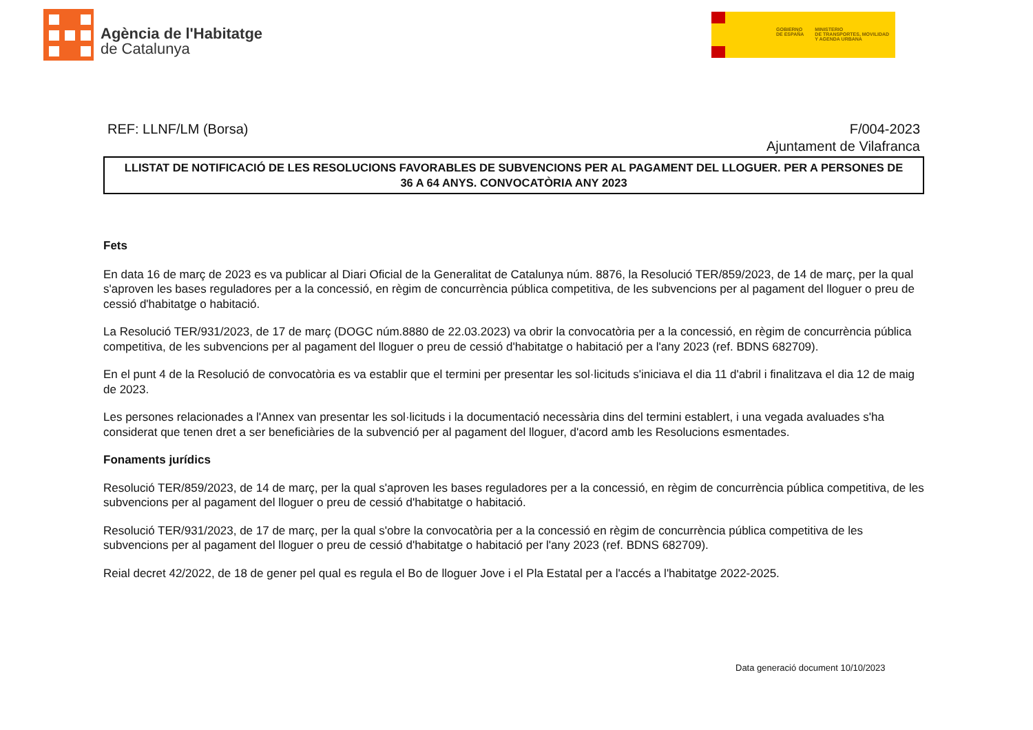Agència de l'Habitatge
de Catalunya
GOBIERNO
DE ESPAÑA
MINISTERIO
DE TRANSPORTES, MOVILIDAD
Y AGENDA URBANA
REF: LLNF/LM (Borsa) F/004-2023
Ajuntament de Vilafranca
LLISTAT DE NOTIFICACIÓ DE LES RESOLUCIONS FAVORABLES DE SUBVENCIONS PER AL PAGAMENT DEL LLOGUER. PER A PERSONES DE 36 A 64 ANYS. CONVOCATÒRIA ANY 2023
Fets
En data 16 de març de 2023 es va publicar al Diari Oficial de la Generalitat de Catalunya núm. 8876, la Resolució TER/859/2023, de 14 de març, per la qual s'aproven les bases reguladores per a la concessió, en règim de concurrència pública competitiva, de les subvencions per al pagament del lloguer o preu de cessió d'habitatge o habitació.
La Resolució TER/931/2023, de 17 de març (DOGC núm.8880 de 22.03.2023) va obrir la convocatòria per a la concessió, en règim de concurrència pública competitiva, de les subvencions per al pagament del lloguer o preu de cessió d'habitatge o habitació per a l'any 2023 (ref. BDNS 682709).
En el punt 4 de la Resolució de convocatòria es va establir que el termini per presentar les sol·licituds s'iniciava el dia 11 d'abril i finalitzava el dia 12 de maig de 2023.
Les persones relacionades a l'Annex van presentar les sol·licituds i la documentació necessària dins del termini establert, i una vegada avaluades s'ha considerat que tenen dret a ser beneficiàries de la subvenció per al pagament del lloguer, d'acord amb les Resolucions esmentades.
Fonaments jurídics
Resolució TER/859/2023, de 14 de març, per la qual s'aproven les bases reguladores per a la concessió, en règim de concurrència pública competitiva, de les subvencions per al pagament del lloguer o preu de cessió d'habitatge o habitació.
Resolució TER/931/2023, de 17 de març, per la qual s'obre la convocatòria per a la concessió en règim de concurrència pública competitiva de les subvencions per al pagament del lloguer o preu de cessió d'habitatge o habitació per l'any 2023 (ref. BDNS 682709).
Reial decret 42/2022, de 18 de gener pel qual es regula el Bo de lloguer Jove i el Pla Estatal per a l'accés a l'habitatge 2022-2025.
Data generació document 10/10/2023